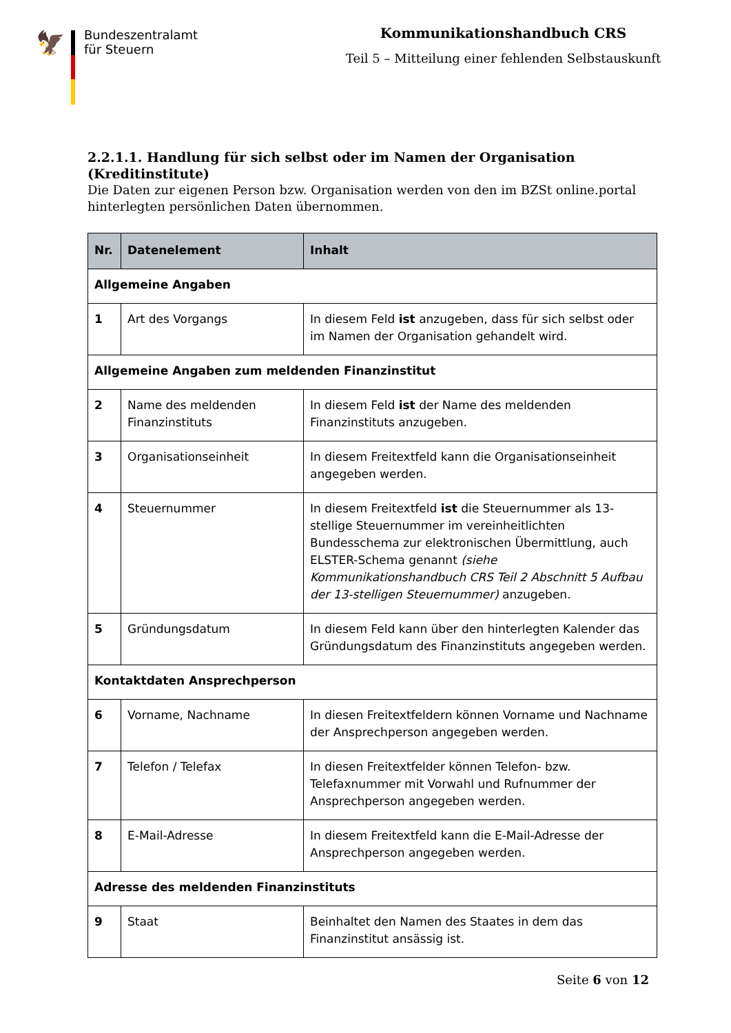🦅
Bundeszentralamt
für Steuern
Kommunikationshandbuch CRS
Teil 5 – Mitteilung einer fehlenden Selbstauskunft
2.2.1.1. Handlung für sich selbst oder im Namen der Organisation (Kreditinstitute)
Die Daten zur eigenen Person bzw. Organisation werden von den im BZSt online.portal hinterlegten persönlichen Daten übernommen.
| Nr. | Datenelement | Inhalt |
| --- | --- | --- |
| Allgemeine Angaben | | |
| 1 | Art des Vorgangs | In diesem Feld ist anzugeben, dass für sich selbst oder im Namen der Organisation gehandelt wird. |
| Allgemeine Angaben zum meldenden Finanzinstitut | | |
| 2 | Name des meldenden Finanzinstituts | In diesem Feld ist der Name des meldenden Finanzinstituts anzugeben. |
| 3 | Organisationseinheit | In diesem Freitextfeld kann die Organisationseinheit angegeben werden. |
| 4 | Steuernummer | In diesem Freitextfeld ist die Steuernummer als 13-stellige Steuernummer im vereinheitlichten Bundesschema zur elektronischen Übermittlung, auch ELSTER-Schema genannt (siehe Kommunikationshandbuch CRS Teil 2 Abschnitt 5 Aufbau der 13-stelligen Steuernummer) anzugeben. |
| 5 | Gründungsdatum | In diesem Feld kann über den hinterlegten Kalender das Gründungsdatum des Finanzinstituts angegeben werden. |
| Kontaktdaten Ansprechperson | | |
| 6 | Vorname, Nachname | In diesen Freitextfeldern können Vorname und Nachname der Ansprechperson angegeben werden. |
| 7 | Telefon / Telefax | In diesen Freitextfelder können Telefon- bzw. Telefaxnummer mit Vorwahl und Rufnummer der Ansprechperson angegeben werden. |
| 8 | E-Mail-Adresse | In diesem Freitextfeld kann die E-Mail-Adresse der Ansprechperson angegeben werden. |
| Adresse des meldenden Finanzinstituts | | |
| 9 | Staat | Beinhaltet den Namen des Staates in dem das Finanzinstitut ansässig ist. |
Seite 6 von 12